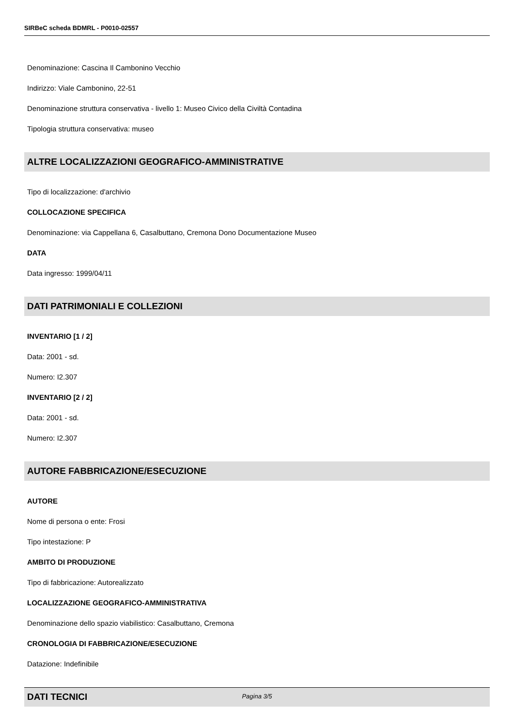SIRBeC scheda BDMRL - P0010-02557
Denominazione: Cascina Il Cambonino Vecchio
Indirizzo: Viale Cambonino, 22-51
Denominazione struttura conservativa - livello 1: Museo Civico della Civiltà Contadina
Tipologia struttura conservativa: museo
ALTRE LOCALIZZAZIONI GEOGRAFICO-AMMINISTRATIVE
Tipo di localizzazione: d'archivio
COLLOCAZIONE SPECIFICA
Denominazione: via Cappellana 6, Casalbuttano, Cremona Dono Documentazione Museo
DATA
Data ingresso: 1999/04/11
DATI PATRIMONIALI E COLLEZIONI
INVENTARIO [1 / 2]
Data: 2001 - sd.
Numero: I2.307
INVENTARIO [2 / 2]
Data: 2001 - sd.
Numero: I2.307
AUTORE FABBRICAZIONE/ESECUZIONE
AUTORE
Nome di persona o ente: Frosi
Tipo intestazione: P
AMBITO DI PRODUZIONE
Tipo di fabbricazione: Autorealizzato
LOCALIZZAZIONE GEOGRAFICO-AMMINISTRATIVA
Denominazione dello spazio viabilistico: Casalbuttano, Cremona
CRONOLOGIA DI FABBRICAZIONE/ESECUZIONE
Datazione: Indefinibile
DATI TECNICI
Pagina 3/5